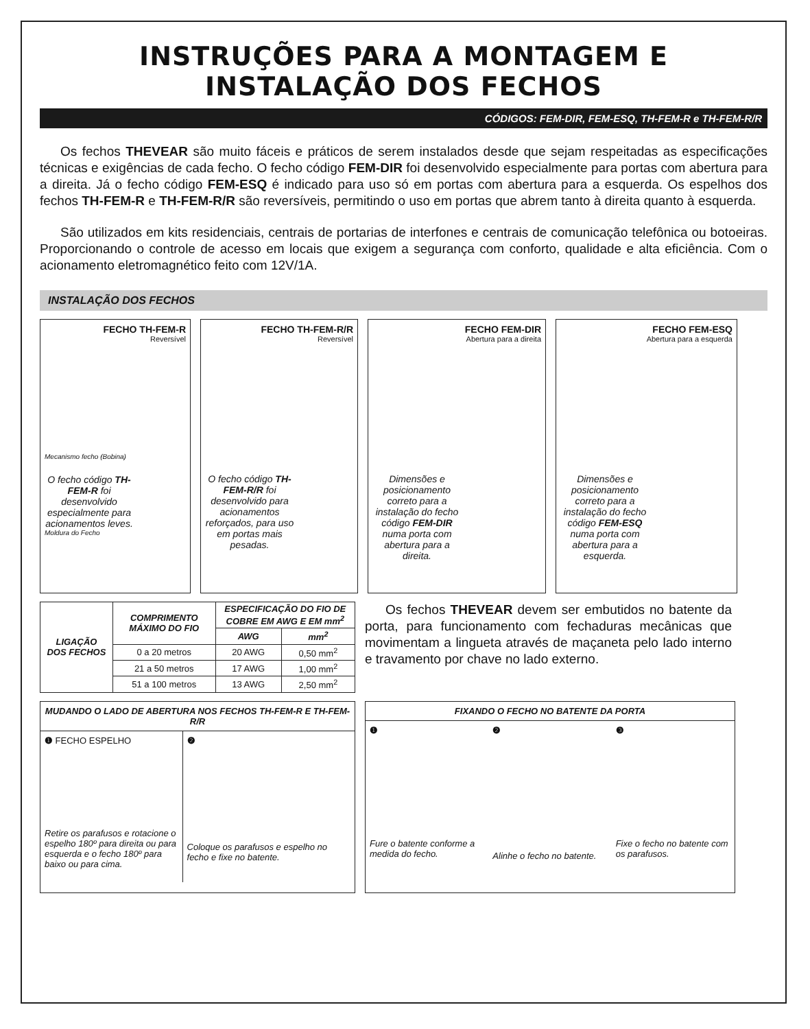INSTRUÇÕES PARA A MONTAGEM E INSTALAÇÃO DOS FECHOS
CÓDIGOS: FEM-DIR, FEM-ESQ, TH-FEM-R e TH-FEM-R/R
Os fechos THEVEAR são muito fáceis e práticos de serem instalados desde que sejam respeitadas as especificações técnicas e exigências de cada fecho. O fecho código FEM-DIR foi desenvolvido especialmente para portas com abertura para a direita. Já o fecho código FEM-ESQ é indicado para uso só em portas com abertura para a esquerda. Os espelhos dos fechos TH-FEM-R e TH-FEM-R/R são reversíveis, permitindo o uso em portas que abrem tanto à direita quanto à esquerda.
São utilizados em kits residenciais, centrais de portarias de interfones e centrais de comunicação telefônica ou botoeiras. Proporcionando o controle de acesso em locais que exigem a segurança com conforto, qualidade e alta eficiência. Com o acionamento eletromagnético feito com 12V/1A.
INSTALAÇÃO DOS FECHOS
FECHO TH-FEM-R
Reversível
Mecanismo fecho (Bobina)
O fecho código TH-FEM-R foi desenvolvido especialmente para acionamentos leves.
Moldura do Fecho
FECHO TH-FEM-R/R
Reversível
O fecho código TH-FEM-R/R foi desenvolvido para acionamentos reforçados, para uso em portas mais pesadas.
FECHO FEM-DIR
Abertura para a direita
Dimensões e posicionamento correto para a instalação do fecho código FEM-DIR numa porta com abertura para a direita.
FECHO FEM-ESQ
Abertura para a esquerda
Dimensões e posicionamento correto para a instalação do fecho código FEM-ESQ numa porta com abertura para a esquerda.
| LIGAÇÃO DOS FECHOS | COMPRIMENTO MÁXIMO DO FIO | ESPECIFICAÇÃO DO FIO DE COBRE EM AWG E EM mm<sup>2</sup> | |
| --- | --- | --- | --- |
| | | AWG | mm<sup>2</sup> |
| | 0 a 20 metros | 20 AWG | 0,50 mm<sup>2</sup> |
| | 21 a 50 metros | 17 AWG | 1,00 mm<sup>2</sup> |
| | 51 a 100 metros | 13 AWG | 2,50 mm<sup>2</sup> |
Os fechos THEVEAR devem ser embutidos no batente da porta, para funcionamento com fechaduras mecânicas que movimentam a lingueta através de maçaneta pelo lado interno e travamento por chave no lado externo.
MUDANDO O LADO DE ABERTURA NOS FECHOS TH-FEM-R E TH-FEM-R/R
❶ FECHO ESPELHO
Retire os parafusos e rotacione o espelho 180º para direita ou para esquerda e o fecho 180º para baixo ou para cima.
❷
Coloque os parafusos e espelho no fecho e fixe no batente.
FIXANDO O FECHO NO BATENTE DA PORTA
❶
Fure o batente conforme a medida do fecho.
❷
Alinhe o fecho no batente.
❸
Fixe o fecho no batente com os parafusos.